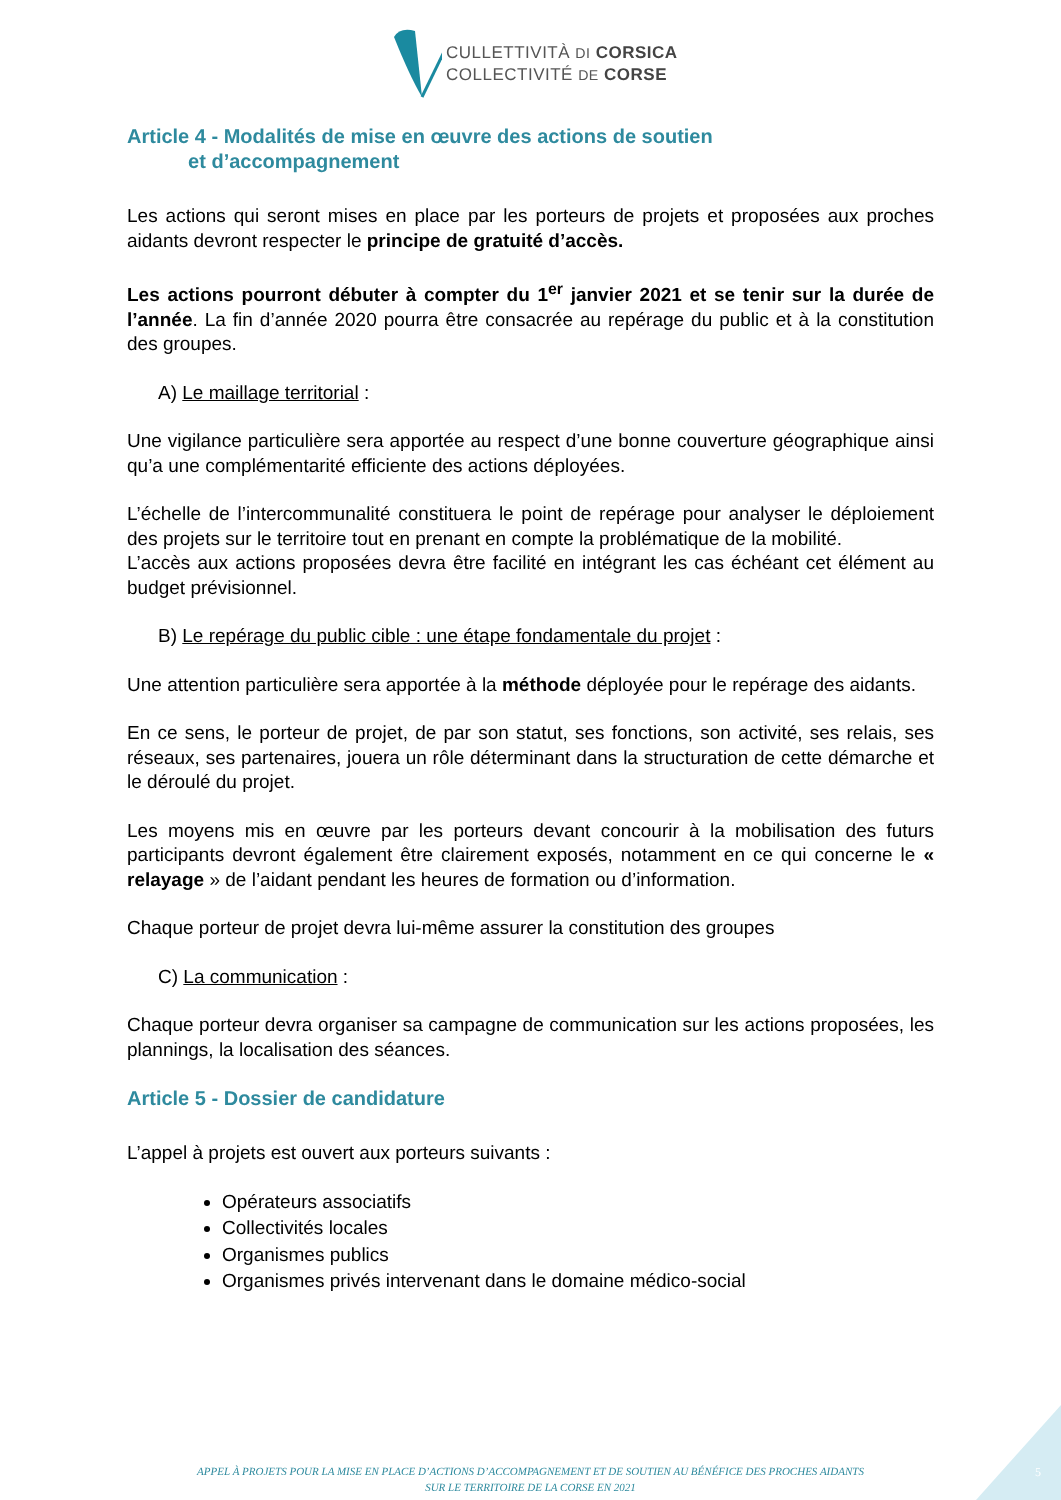CULLETTIVITÀ DI CORSICA
COLLECTIVITÉ DE CORSE
Article 4 - Modalités de mise en œuvre des actions de soutien
et d’accompagnement
Les actions qui seront mises en place par les porteurs de projets et proposées aux proches aidants devront respecter le principe de gratuité d’accès.
Les actions pourront débuter à compter du 1<sup>er</sup> janvier 2021 et se tenir sur la durée de l’année. La fin d’année 2020 pourra être consacrée au repérage du public et à la constitution des groupes.
A) Le maillage territorial :
Une vigilance particulière sera apportée au respect d’une bonne couverture géographique ainsi qu’a une complémentarité efficiente des actions déployées.
L’échelle de l’intercommunalité constituera le point de repérage pour analyser le déploiement des projets sur le territoire tout en prenant en compte la problématique de la mobilité.
L’accès aux actions proposées devra être facilité en intégrant les cas échéant cet élément au budget prévisionnel.
B) Le repérage du public cible : une étape fondamentale du projet :
Une attention particulière sera apportée à la méthode déployée pour le repérage des aidants.
En ce sens, le porteur de projet, de par son statut, ses fonctions, son activité, ses relais, ses réseaux, ses partenaires, jouera un rôle déterminant dans la structuration de cette démarche et le déroulé du projet.
Les moyens mis en œuvre par les porteurs devant concourir à la mobilisation des futurs participants devront également être clairement exposés, notamment en ce qui concerne le « relayage » de l’aidant pendant les heures de formation ou d’information.
Chaque porteur de projet devra lui-même assurer la constitution des groupes
C) La communication :
Chaque porteur devra organiser sa campagne de communication sur les actions proposées, les plannings, la localisation des séances.
Article 5 - Dossier de candidature
L’appel à projets est ouvert aux porteurs suivants :
Opérateurs associatifs
Collectivités locales
Organismes publics
Organismes privés intervenant dans le domaine médico-social
APPEL À PROJETS POUR LA MISE EN PLACE D’ACTIONS D’ACCOMPAGNEMENT ET DE SOUTIEN AU BÉNÉFICE DES PROCHES AIDANTS
SUR LE TERRITOIRE DE LA CORSE EN 2021
5